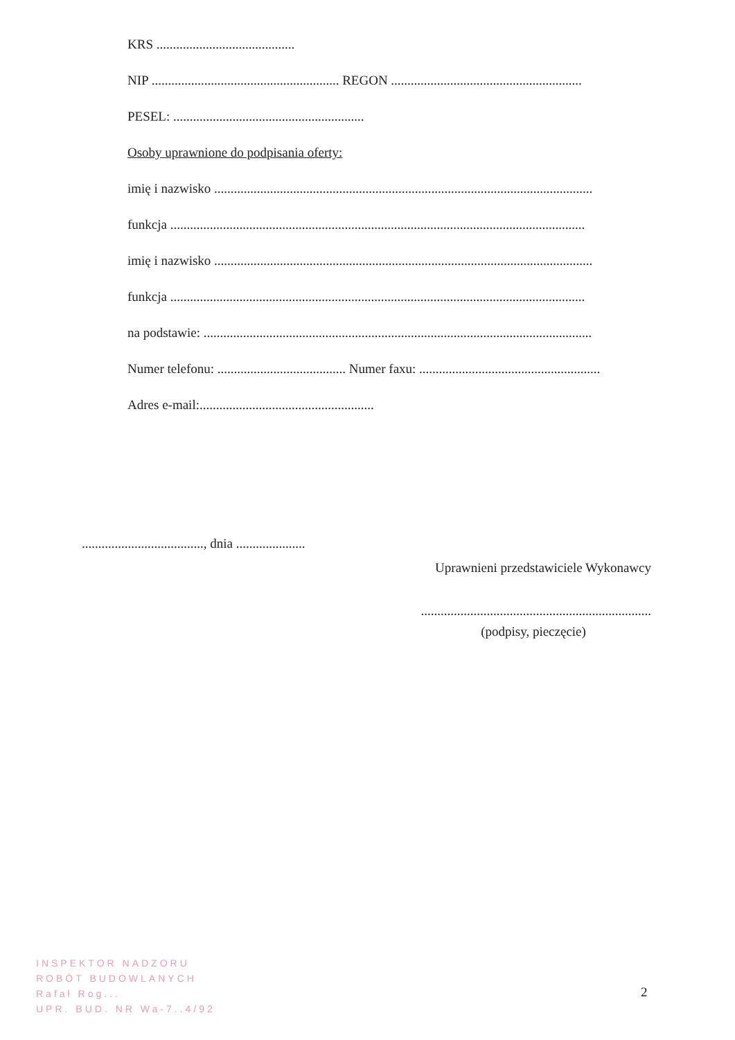KRS ..........................................
NIP ......................................................... REGON ..........................................................
PESEL: ..........................................................
Osoby uprawnione do podpisania oferty:
imię i nazwisko ...................................................................................................................
funkcja ..............................................................................................................................
imię i nazwisko ...................................................................................................................
funkcja ..............................................................................................................................
na podstawie: ......................................................................................................................
Numer telefonu: ....................................... Numer faxu: .......................................................
Adres e-mail:.....................................................
....................................., dnia .....................
Uprawnieni przedstawiciele Wykonawcy
......................................................................
(podpisy, pieczęcie)
INSPEKTOR NADZORU
ROBÓT BUDOWLANYCH
Rafał Rog...
UPR. BUD. NR Wa-7..4/92
2